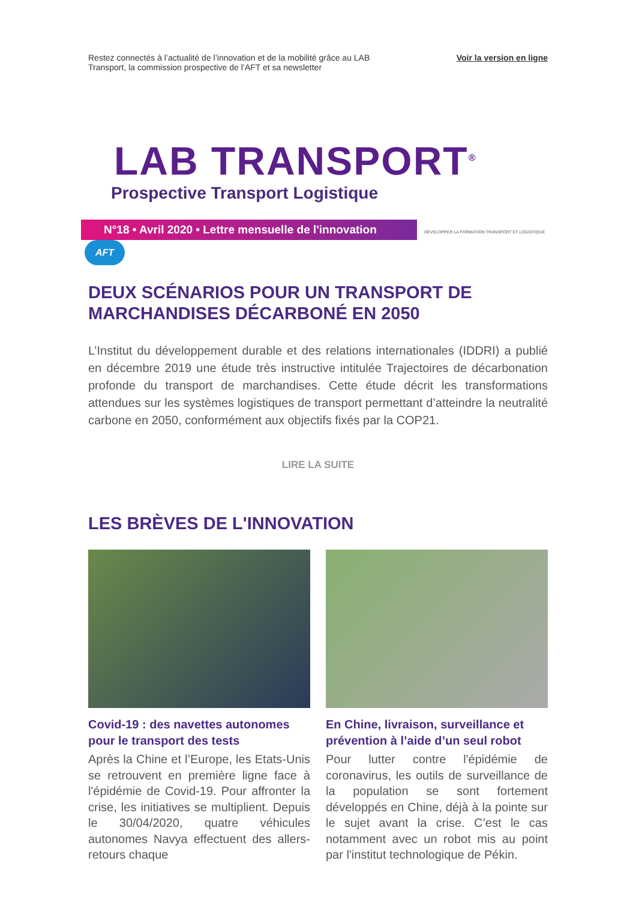Restez connectés à l’actualité de l’innovation et de la mobilité grâce au LAB
Transport, la commission prospective de l’AFT et sa newsletter
Voir la version en ligne
LAB TRANSPORT<sup>®</sup>
Prospective Transport Logistique
N°18 • Avril 2020 • Lettre mensuelle de l'innovation
DÉVELOPPER LA FORMATION TRANSPORT ET LOGISTIQUE AFT
DEUX SCÉNARIOS POUR UN TRANSPORT DE
MARCHANDISES DÉCARBONÉ EN 2050
L’Institut du développement durable et des relations internationales (IDDRI) a publié en décembre 2019 une étude très instructive intitulée Trajectoires de décarbonation profonde du transport de marchandises. Cette étude décrit les transformations attendues sur les systèmes logistiques de transport permettant d’atteindre la neutralité carbone en 2050, conformément aux objectifs fixés par la COP21.
LIRE LA SUITE
LES BRÈVES DE L'INNOVATION
Covid-19 : des navettes autonomes pour le transport des tests
Après la Chine et l’Europe, les Etats-Unis se retrouvent en première ligne face à l'épidémie de Covid-19. Pour affronter la crise, les initiatives se multiplient. Depuis le 30/04/2020, quatre véhicules autonomes Navya effectuent des allers-retours chaque
En Chine, livraison, surveillance et prévention à l’aide d’un seul robot
Pour lutter contre l'épidémie de coronavirus, les outils de surveillance de la population se sont fortement développés en Chine, déjà à la pointe sur le sujet avant la crise. C’est le cas notamment avec un robot mis au point par l'institut technologique de Pékin.